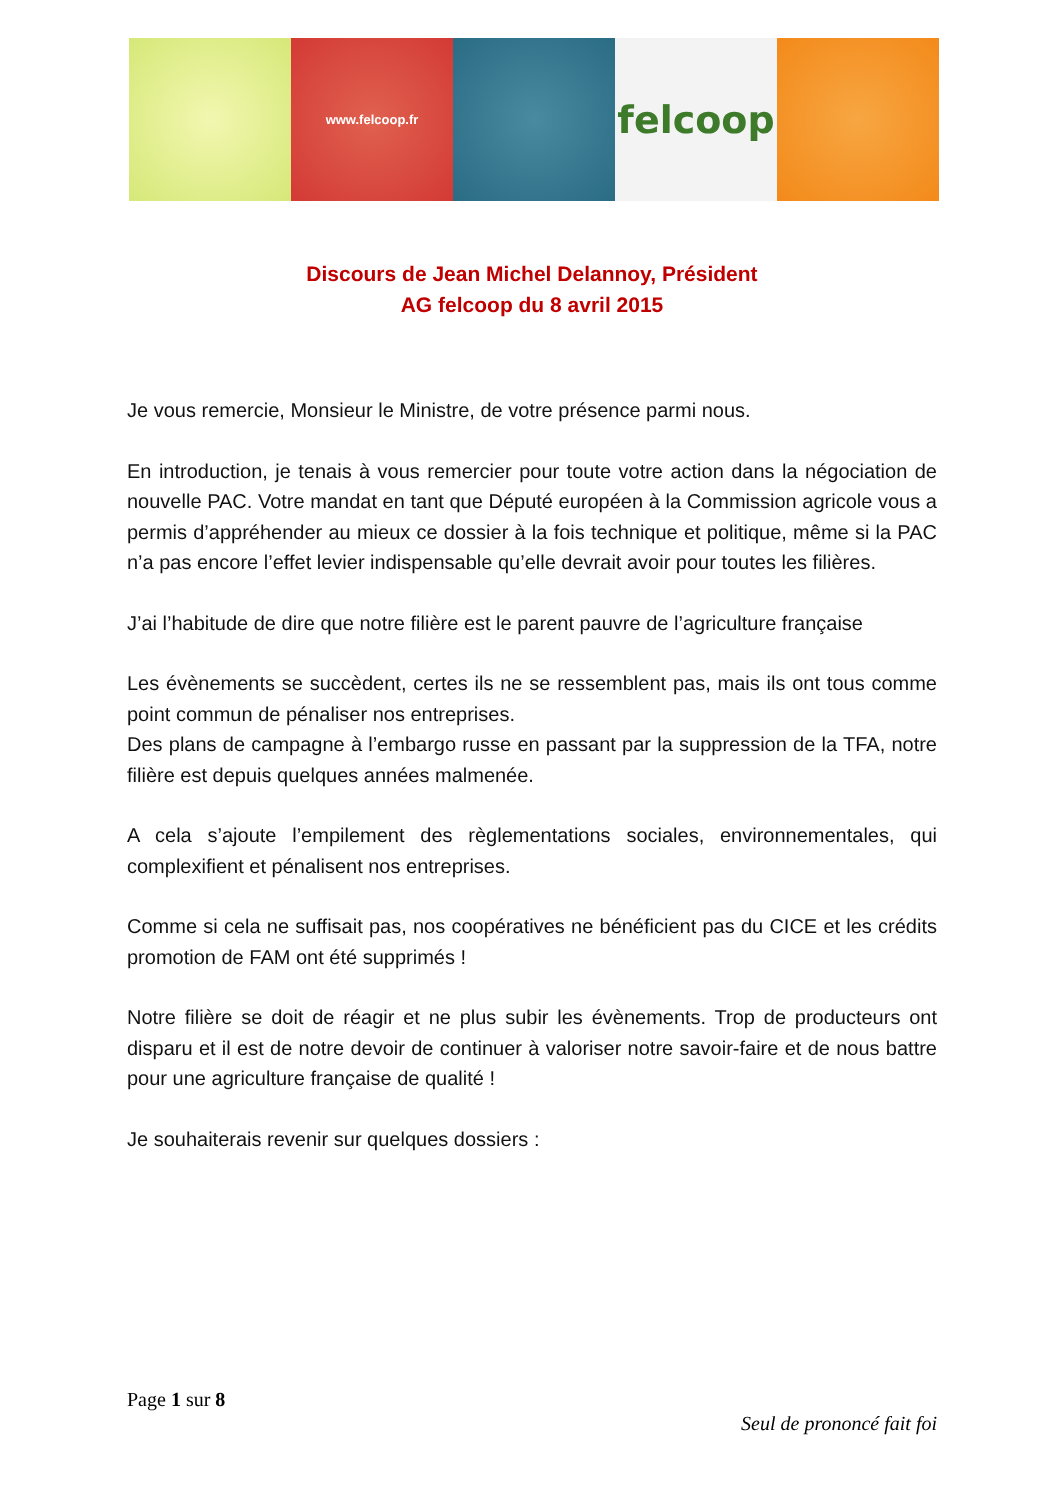www.felcoop.fr
felcoop
Discours de Jean Michel Delannoy, Président
AG felcoop du 8 avril 2015
Je vous remercie, Monsieur le Ministre, de votre présence parmi nous.
En introduction, je tenais à vous remercier pour toute votre action dans la négociation de nouvelle PAC. Votre mandat en tant que Député européen à la Commission agricole vous a permis d’appréhender au mieux ce dossier à la fois technique et politique, même si la PAC n’a pas encore l’effet levier indispensable qu’elle devrait avoir pour toutes les filières.
J’ai l’habitude de dire que notre filière est le parent pauvre de l’agriculture française
Les évènements se succèdent, certes ils ne se ressemblent pas, mais ils ont tous comme point commun de pénaliser nos entreprises.
Des plans de campagne à l’embargo russe en passant par la suppression de la TFA, notre filière est depuis quelques années malmenée.
A cela s’ajoute l’empilement des règlementations sociales, environnementales, qui complexifient et pénalisent nos entreprises.
Comme si cela ne suffisait pas, nos coopératives ne bénéficient pas du CICE et les crédits promotion de FAM ont été supprimés !
Notre filière se doit de réagir et ne plus subir les évènements. Trop de producteurs ont disparu et il est de notre devoir de continuer à valoriser notre savoir-faire et de nous battre pour une agriculture française de qualité !
Je souhaiterais revenir sur quelques dossiers :
Page 1 sur 8
Seul de prononcé fait foi